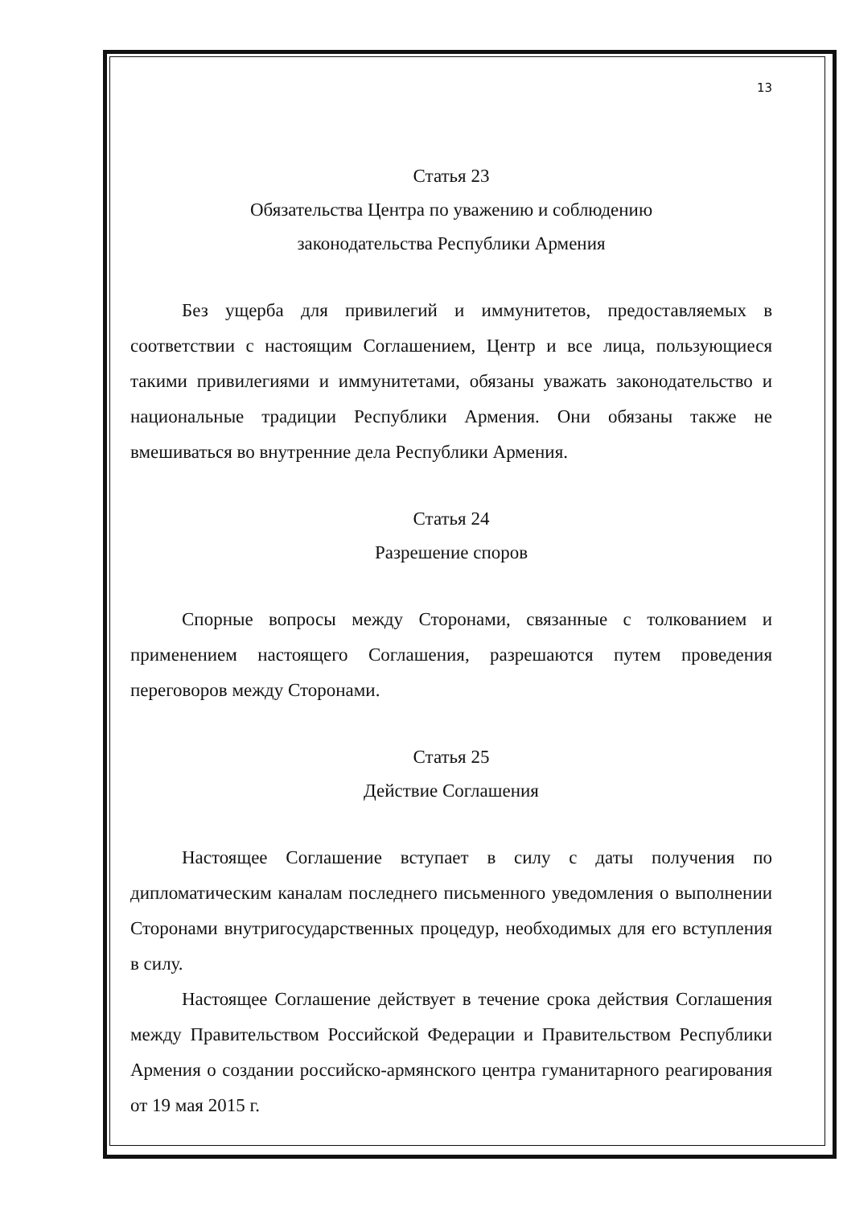13
Статья 23
Обязательства Центра по уважению и соблюдению
законодательства Республики Армения
Без ущерба для привилегий и иммунитетов, предоставляемых в соответствии с настоящим Соглашением, Центр и все лица, пользующиеся такими привилегиями и иммунитетами, обязаны уважать законодательство и национальные традиции Республики Армения. Они обязаны также не вмешиваться во внутренние дела Республики Армения.
Статья 24
Разрешение споров
Спорные вопросы между Сторонами, связанные с толкованием и применением настоящего Соглашения, разрешаются путем проведения переговоров между Сторонами.
Статья 25
Действие Соглашения
Настоящее Соглашение вступает в силу с даты получения по дипломатическим каналам последнего письменного уведомления о выполнении Сторонами внутригосударственных процедур, необходимых для его вступления в силу.
Настоящее Соглашение действует в течение срока действия Соглашения между Правительством Российской Федерации и Правительством Республики Армения о создании российско-армянского центра гуманитарного реагирования от 19 мая 2015 г.